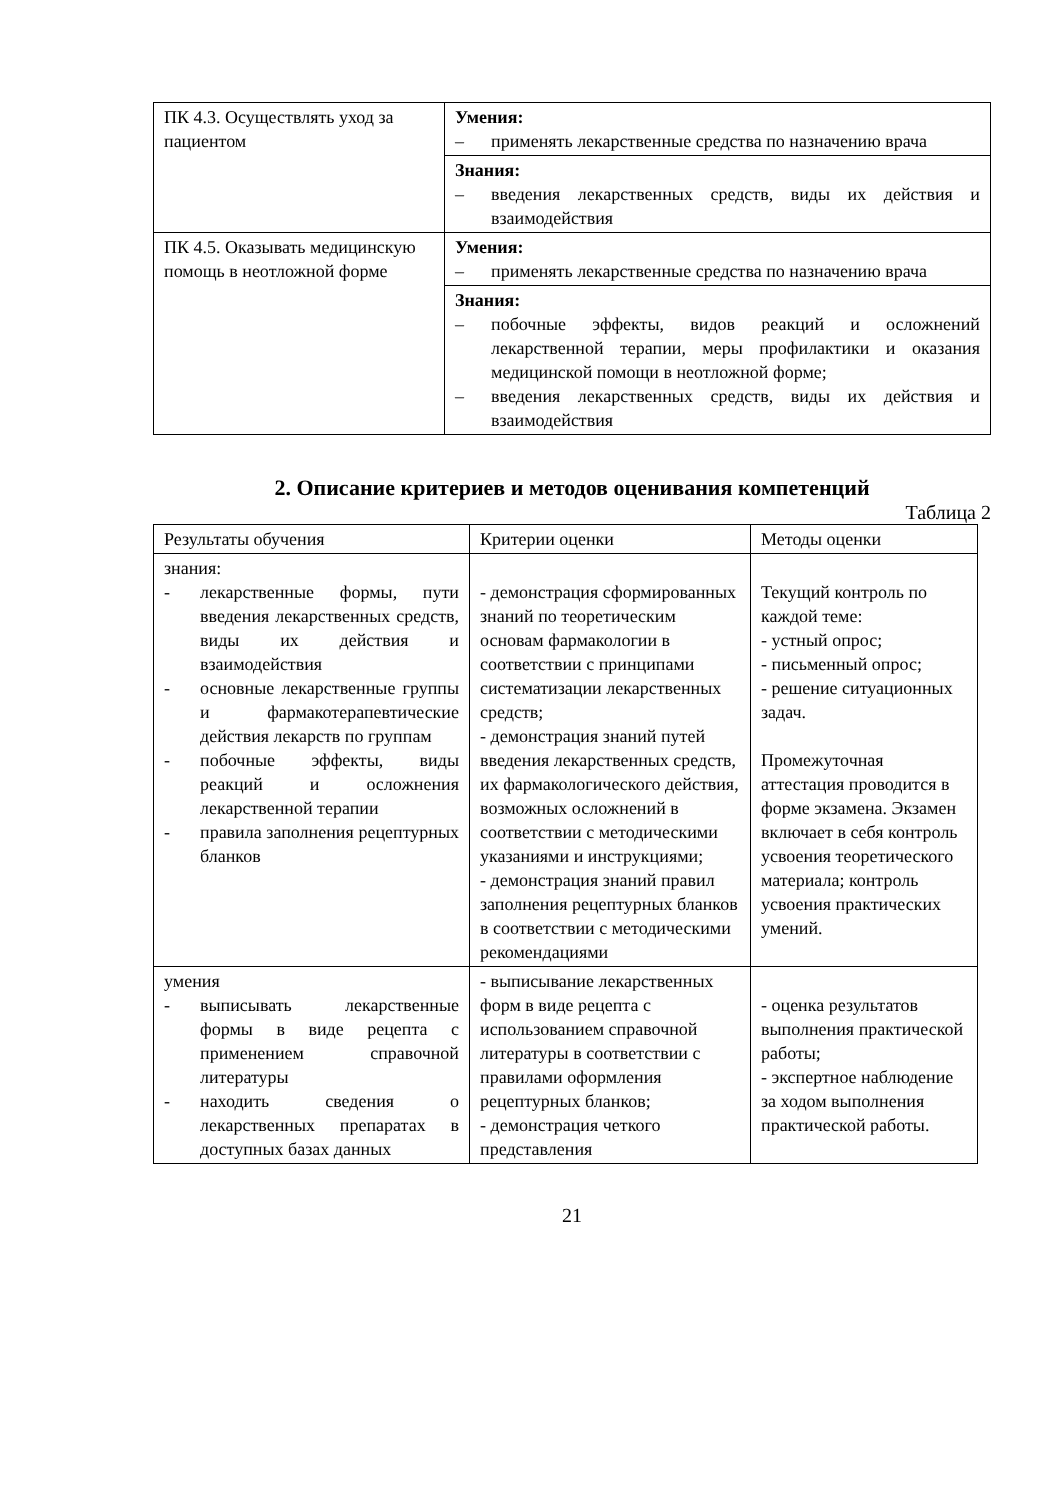| ПК 4.3. Осуществлять уход за пациентом | Умения: – применять лекарственные средства по назначению врача |
| | Знания: – введения лекарственных средств, виды их действия и взаимодействия |
| ПК 4.5. Оказывать медицинскую помощь в неотложной форме | Умения: – применять лекарственные средства по назначению врача |
| | Знания: – побочные эффекты, видов реакций и осложнений лекарственной терапии, меры профилактики и оказания медицинской помощи в неотложной форме; – введения лекарственных средств, виды их действия и взаимодействия |
2. Описание критериев и методов оценивания компетенций
Таблица 2
| Результаты обучения | Критерии оценки | Методы оценки |
| --- | --- | --- |
| знания: - лекарственные формы, пути введения лекарственных средств, виды их действия и взаимодействия - основные лекарственные группы и фармакотерапевтические действия лекарств по группам - побочные эффекты, виды реакций и осложнения лекарственной терапии - правила заполнения рецептурных бланков | - демонстрация сформированных знаний по теоретическим основам фармакологии в соответствии с принципами систематизации лекарственных средств; - демонстрация знаний путей введения лекарственных средств, их фармакологического действия, возможных осложнений в соответствии с методическими указаниями и инструкциями; - демонстрация знаний правил заполнения рецептурных бланков в соответствии с методическими рекомендациями | Текущий контроль по каждой теме: - устный опрос; - письменный опрос; - решение ситуационных задач. Промежуточная аттестация проводится в форме экзамена. Экзамен включает в себя контроль усвоения теоретического материала; контроль усвоения практических умений. |
| умения - выписывать лекарственные формы в виде рецепта с применением справочной литературы - находить сведения о лекарственных препаратах в доступных базах данных | - выписывание лекарственных форм в виде рецепта с использованием справочной литературы в соответствии с правилами оформления рецептурных бланков; - демонстрация четкого представления | - оценка результатов выполнения практической работы; - экспертное наблюдение за ходом выполнения практической работы. |
21